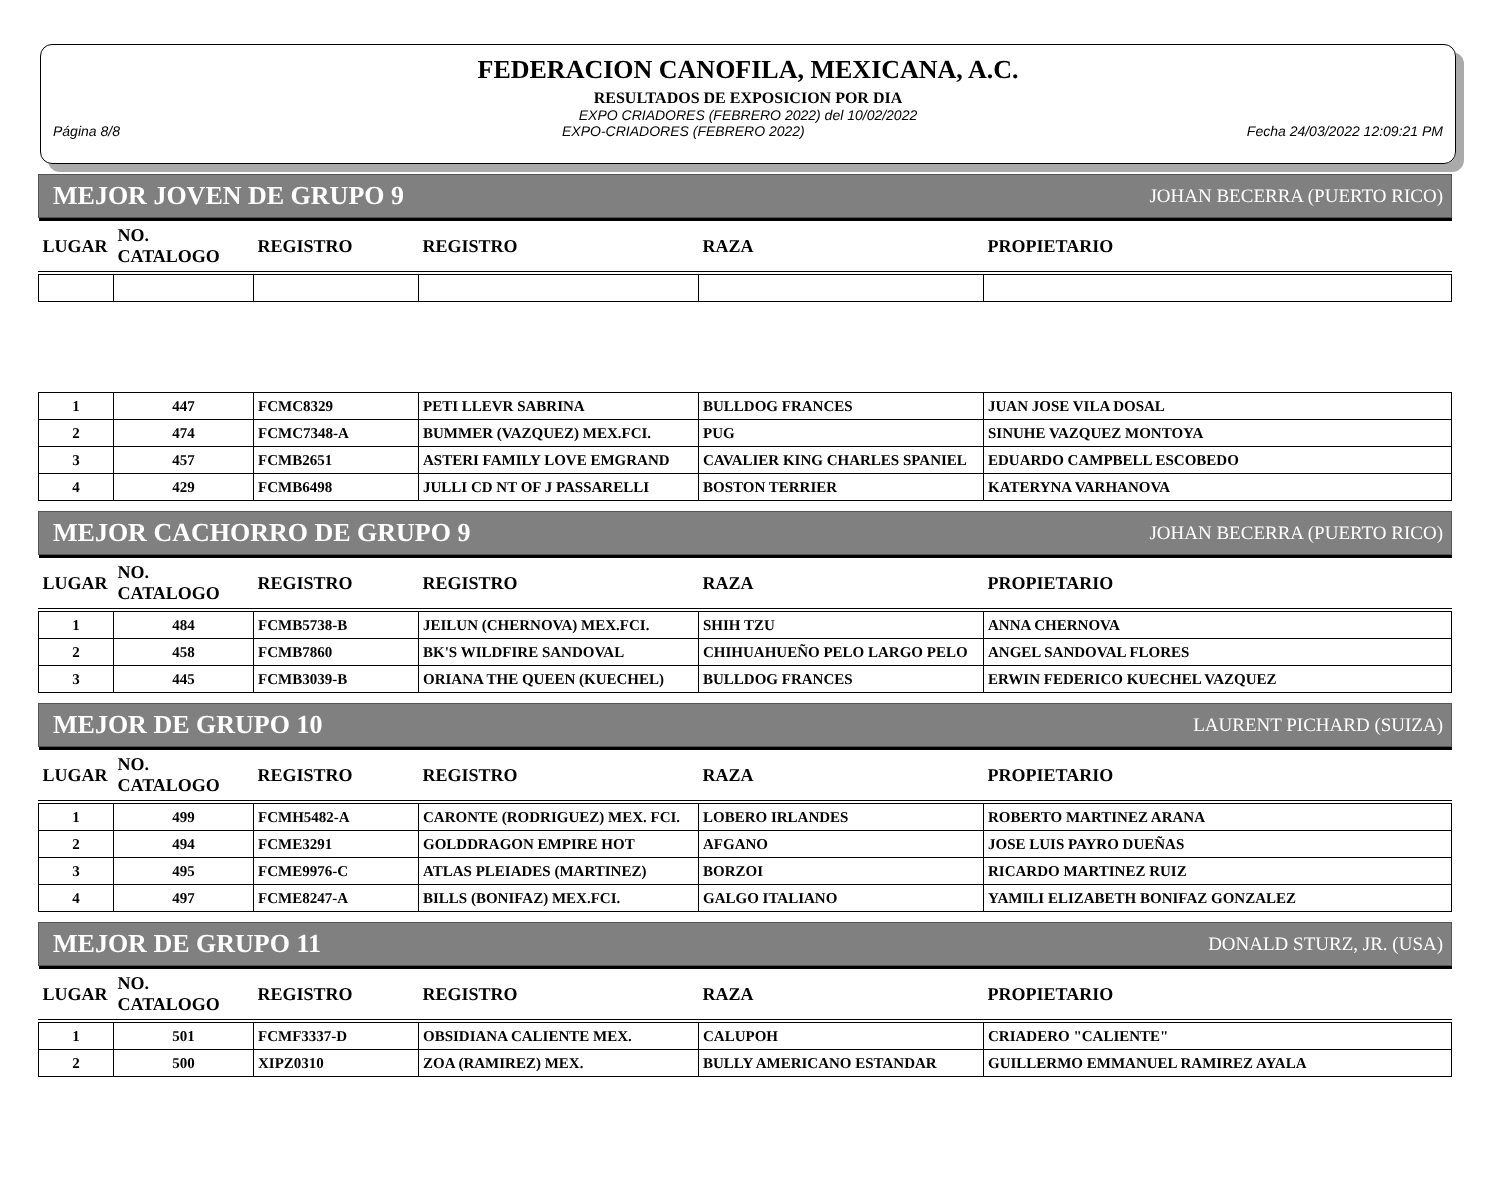FEDERACION CANOFILA, MEXICANA, A.C.
RESULTADOS DE EXPOSICION POR DIA
EXPO CRIADORES (FEBRERO 2022) del 10/02/2022
Página 8/8 EXPO-CRIADORES (FEBRERO 2022) Fecha 24/03/2022 12:09:21 PM
MEJOR JOVEN DE GRUPO 9 JOHAN BECERRA (PUERTO RICO)
| LUGAR | NO. CATALOGO | REGISTRO | REGISTRO | RAZA | PROPIETARIO |
| --- | --- | --- | --- | --- | --- |
| 1 | 447 | FCMC8329 | PETI LLEVR SABRINA | BULLDOG FRANCES | JUAN JOSE VILA DOSAL |
| 2 | 474 | FCMC7348-A | BUMMER (VAZQUEZ) MEX.FCI. | PUG | SINUHE VAZQUEZ MONTOYA |
| 3 | 457 | FCMB2651 | ASTERI FAMILY LOVE EMGRAND | CAVALIER KING CHARLES SPANIEL | EDUARDO CAMPBELL ESCOBEDO |
| 4 | 429 | FCMB6498 | JULLI CD NT OF J PASSARELLI | BOSTON TERRIER | KATERYNA VARHANOVA |
MEJOR CACHORRO DE GRUPO 9 JOHAN BECERRA (PUERTO RICO)
| LUGAR | NO. CATALOGO | REGISTRO | REGISTRO | RAZA | PROPIETARIO |
| --- | --- | --- | --- | --- | --- |
| 1 | 484 | FCMB5738-B | JEILUN (CHERNOVA) MEX.FCI. | SHIH TZU | ANNA CHERNOVA |
| 2 | 458 | FCMB7860 | BK'S WILDFIRE SANDOVAL | CHIHUAHUEÑO PELO LARGO PELO | ANGEL SANDOVAL FLORES |
| 3 | 445 | FCMB3039-B | ORIANA THE QUEEN (KUECHEL) | BULLDOG FRANCES | ERWIN FEDERICO KUECHEL VAZQUEZ |
MEJOR DE GRUPO 10 LAURENT PICHARD (SUIZA)
| LUGAR | NO. CATALOGO | REGISTRO | REGISTRO | RAZA | PROPIETARIO |
| --- | --- | --- | --- | --- | --- |
| 1 | 499 | FCMH5482-A | CARONTE (RODRIGUEZ) MEX. FCI. | LOBERO IRLANDES | ROBERTO MARTINEZ ARANA |
| 2 | 494 | FCME3291 | GOLDDRAGON EMPIRE HOT | AFGANO | JOSE LUIS PAYRO DUEÑAS |
| 3 | 495 | FCME9976-C | ATLAS PLEIADES (MARTINEZ) | BORZOI | RICARDO MARTINEZ RUIZ |
| 4 | 497 | FCME8247-A | BILLS (BONIFAZ) MEX.FCI. | GALGO ITALIANO | YAMILI ELIZABETH BONIFAZ GONZALEZ |
MEJOR DE GRUPO 11 DONALD STURZ, JR. (USA)
| LUGAR | NO. CATALOGO | REGISTRO | REGISTRO | RAZA | PROPIETARIO |
| --- | --- | --- | --- | --- | --- |
| 1 | 501 | FCMF3337-D | OBSIDIANA CALIENTE MEX. | CALUPOH | CRIADERO "CALIENTE" |
| 2 | 500 | XIPZ0310 | ZOA (RAMIREZ) MEX. | BULLY AMERICANO ESTANDAR | GUILLERMO EMMANUEL RAMIREZ AYALA |